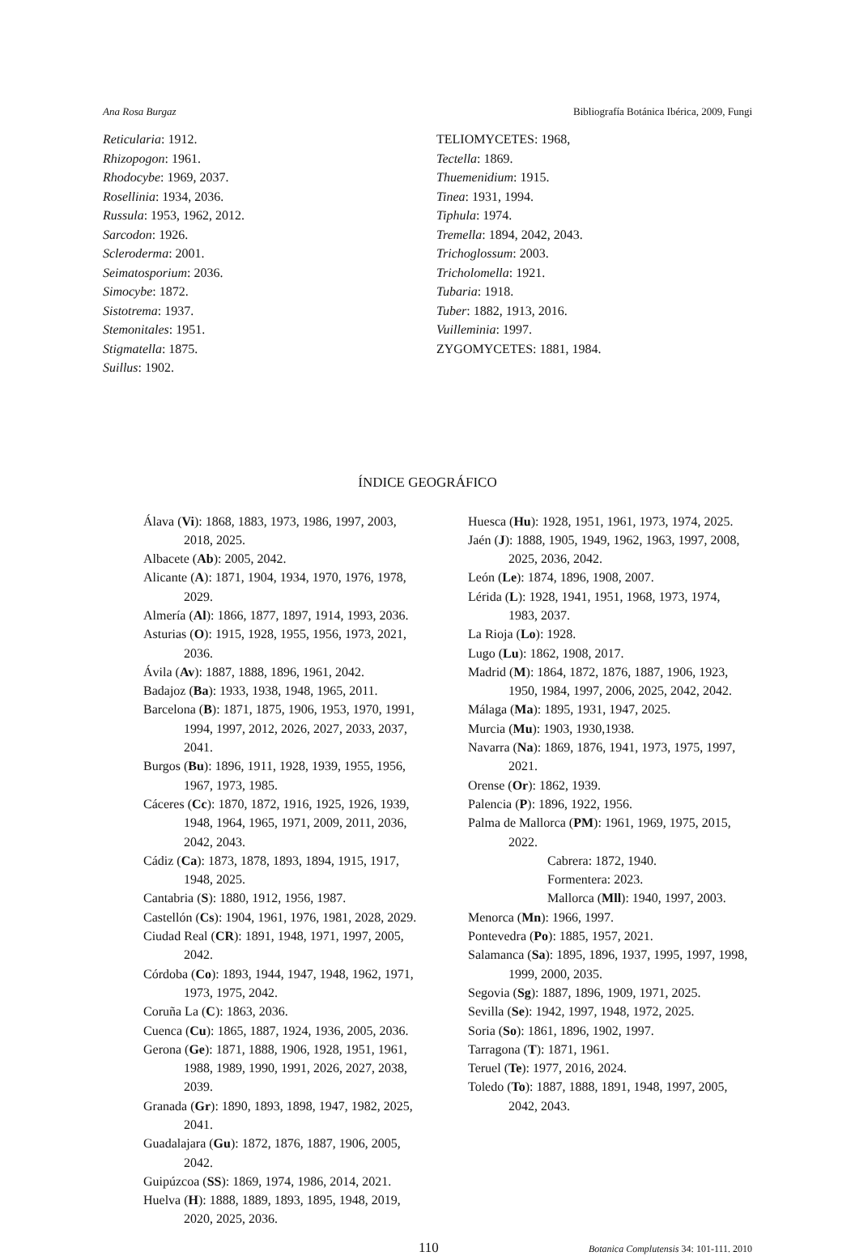Ana Rosa Burgaz Bibliografía Botánica Ibérica, 2009, Fungi
Reticularia: 1912.
Rhizopogon: 1961.
Rhodocybe: 1969, 2037.
Rosellinia: 1934, 2036.
Russula: 1953, 1962, 2012.
Sarcodon: 1926.
Scleroderma: 2001.
Seimatosporium: 2036.
Simocybe: 1872.
Sistotrema: 1937.
Stemonitales: 1951.
Stigmatella: 1875.
Suillus: 1902.
TELIOMYCETES: 1968,
Tectella: 1869.
Thuemenidium: 1915.
Tinea: 1931, 1994.
Tiphula: 1974.
Tremella: 1894, 2042, 2043.
Trichoglossum: 2003.
Tricholomella: 1921.
Tubaria: 1918.
Tuber: 1882, 1913, 2016.
Vuilleminia: 1997.
ZYGOMYCETES: 1881, 1984.
ÍNDICE GEOGRÁFICO
Álava (Vi): 1868, 1883, 1973, 1986, 1997, 2003, 2018, 2025.
Albacete (Ab): 2005, 2042.
Alicante (A): 1871, 1904, 1934, 1970, 1976, 1978, 2029.
Almería (Al): 1866, 1877, 1897, 1914, 1993, 2036.
Asturias (O): 1915, 1928, 1955, 1956, 1973, 2021, 2036.
Ávila (Av): 1887, 1888, 1896, 1961, 2042.
Badajoz (Ba): 1933, 1938, 1948, 1965, 2011.
Barcelona (B): 1871, 1875, 1906, 1953, 1970, 1991, 1994, 1997, 2012, 2026, 2027, 2033, 2037, 2041.
Burgos (Bu): 1896, 1911, 1928, 1939, 1955, 1956, 1967, 1973, 1985.
Cáceres (Cc): 1870, 1872, 1916, 1925, 1926, 1939, 1948, 1964, 1965, 1971, 2009, 2011, 2036, 2042, 2043.
Cádiz (Ca): 1873, 1878, 1893, 1894, 1915, 1917, 1948, 2025.
Cantabria (S): 1880, 1912, 1956, 1987.
Castellón (Cs): 1904, 1961, 1976, 1981, 2028, 2029.
Ciudad Real (CR): 1891, 1948, 1971, 1997, 2005, 2042.
Córdoba (Co): 1893, 1944, 1947, 1948, 1962, 1971, 1973, 1975, 2042.
Coruña La (C): 1863, 2036.
Cuenca (Cu): 1865, 1887, 1924, 1936, 2005, 2036.
Gerona (Ge): 1871, 1888, 1906, 1928, 1951, 1961, 1988, 1989, 1990, 1991, 2026, 2027, 2038, 2039.
Granada (Gr): 1890, 1893, 1898, 1947, 1982, 2025, 2041.
Guadalajara (Gu): 1872, 1876, 1887, 1906, 2005, 2042.
Guipúzcoa (SS): 1869, 1974, 1986, 2014, 2021.
Huelva (H): 1888, 1889, 1893, 1895, 1948, 2019, 2020, 2025, 2036.
Huesca (Hu): 1928, 1951, 1961, 1973, 1974, 2025.
Jaén (J): 1888, 1905, 1949, 1962, 1963, 1997, 2008, 2025, 2036, 2042.
León (Le): 1874, 1896, 1908, 2007.
Lérida (L): 1928, 1941, 1951, 1968, 1973, 1974, 1983, 2037.
La Rioja (Lo): 1928.
Lugo (Lu): 1862, 1908, 2017.
Madrid (M): 1864, 1872, 1876, 1887, 1906, 1923, 1950, 1984, 1997, 2006, 2025, 2042, 2042.
Málaga (Ma): 1895, 1931, 1947, 2025.
Murcia (Mu): 1903, 1930,1938.
Navarra (Na): 1869, 1876, 1941, 1973, 1975, 1997, 2021.
Orense (Or): 1862, 1939.
Palencia (P): 1896, 1922, 1956.
Palma de Mallorca (PM): 1961, 1969, 1975, 2015, 2022.
Cabrera: 1872, 1940.
Formentera: 2023.
Mallorca (Mll): 1940, 1997, 2003.
Menorca (Mn): 1966, 1997.
Pontevedra (Po): 1885, 1957, 2021.
Salamanca (Sa): 1895, 1896, 1937, 1995, 1997, 1998, 1999, 2000, 2035.
Segovia (Sg): 1887, 1896, 1909, 1971, 2025.
Sevilla (Se): 1942, 1997, 1948, 1972, 2025.
Soria (So): 1861, 1896, 1902, 1997.
Tarragona (T): 1871, 1961.
Teruel (Te): 1977, 2016, 2024.
Toledo (To): 1887, 1888, 1891, 1948, 1997, 2005, 2042, 2043.
110 Botanica Complutensis 34: 101-111. 2010